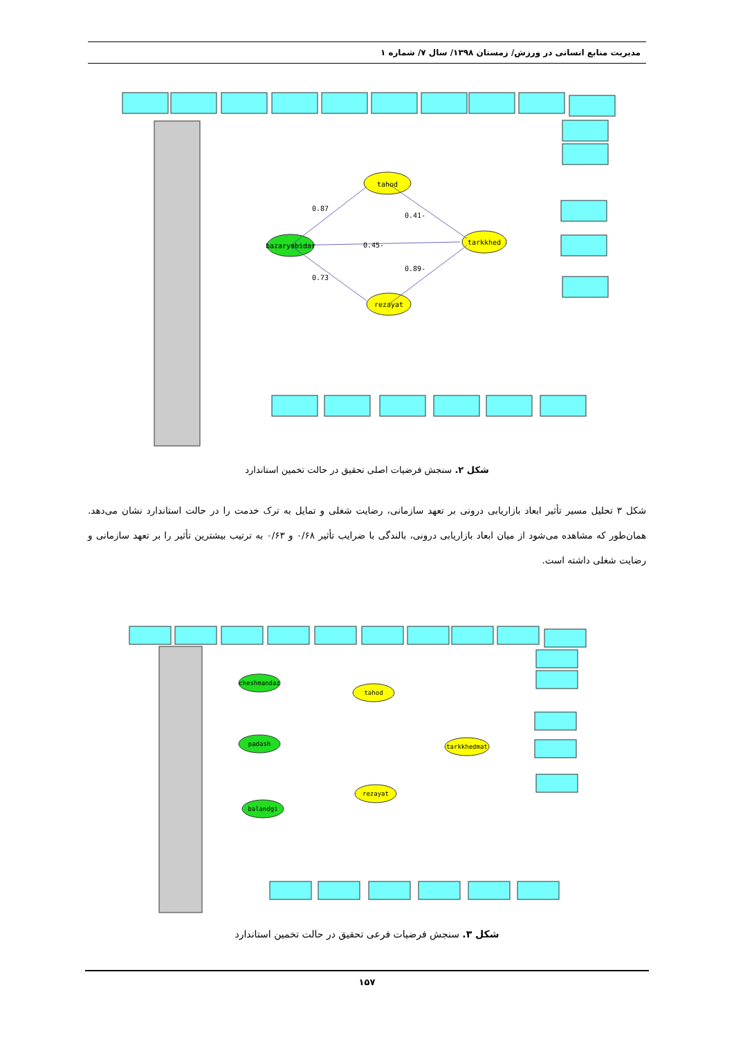مدیریت منابع انسانی در ورزش/ زمستان ۱۳۹۸/ سال ۷/ شماره ۱
0.87
-0.45
0.73
-0.41
-0.89
tahod
tarkkhed
rezayat
bazaryabidar
شکل ۲. سنجش فرضیات اصلی تحقیق در حالت تخمین استاندارد
شکل ۳ تحلیل مسیر تأثیر ابعاد بازاریابی درونی بر تعهد سازمانی، رضایت شغلی و تمایل به ترک خدمت را در حالت استاندارد نشان می‌دهد. همان‌طور که مشاهده می‌شود از میان ابعاد بازاریابی درونی، بالندگی با ضرایب تأثیر ۰/۶۸ و ۰/۶۳ به ترتیب بیشترین تأثیر را بر تعهد سازمانی و رضایت شغلی داشته است.
cheshmandaz
padash
balandgi
tahod
tarkkhedmat
rezayat
شکل ۳. سنجش فرضیات فرعی تحقیق در حالت تخمین استاندارد
۱۵۷